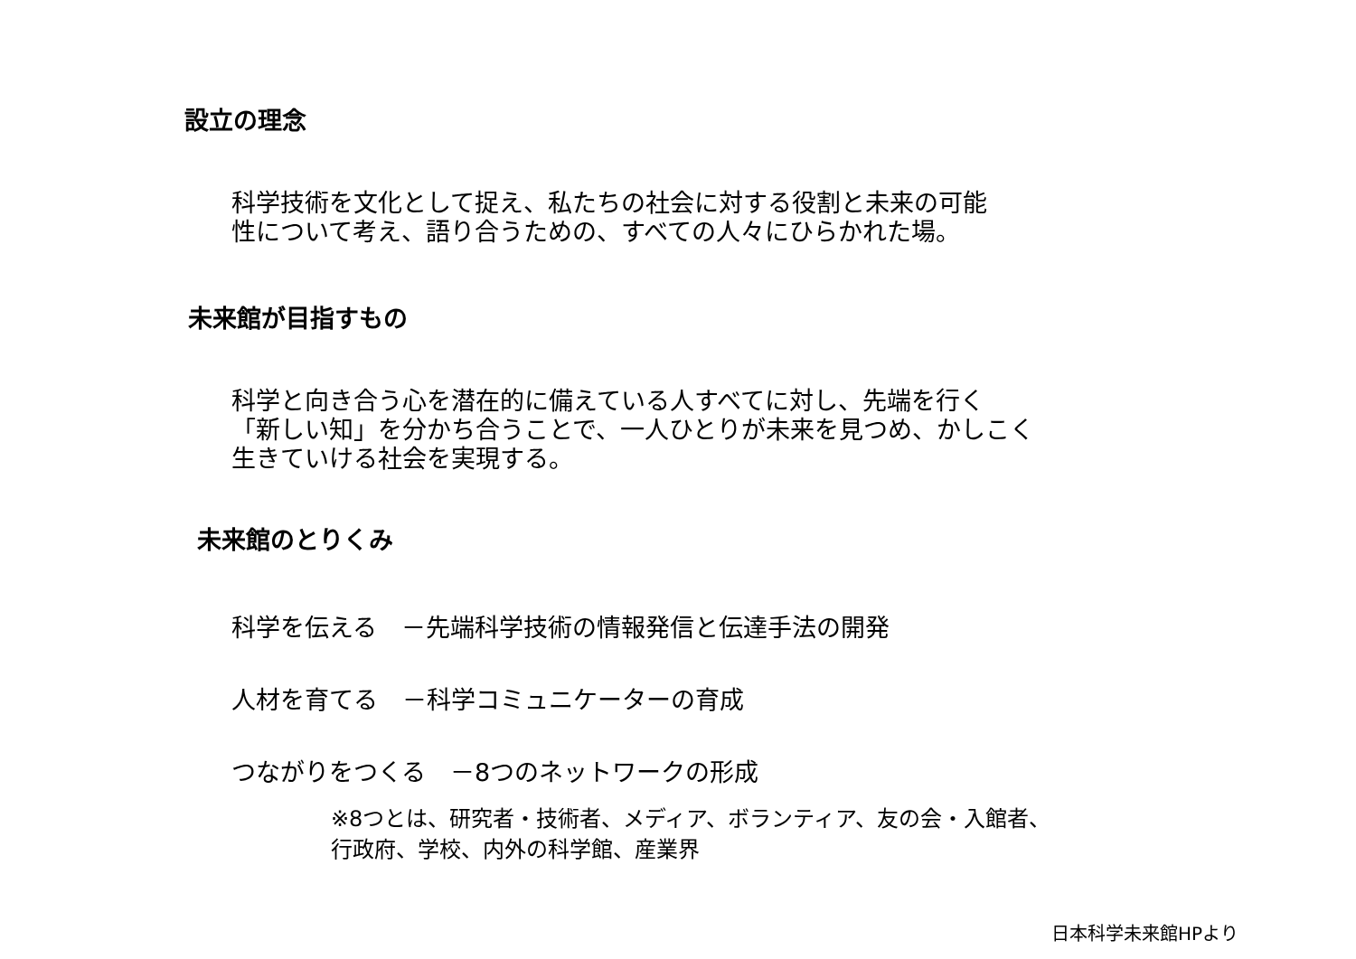設立の理念
科学技術を文化として捉え、私たちの社会に対する役割と未来の可能
性について考え、語り合うための、すべての人々にひらかれた場。
未来館が目指すもの
科学と向き合う心を潜在的に備えている人すべてに対し、先端を行く
「新しい知」を分かち合うことで、一人ひとりが未来を見つめ、かしこく
生きていける社会を実現する。
未来館のとりくみ
科学を伝える　－先端科学技術の情報発信と伝達手法の開発
人材を育てる　－科学コミュニケーターの育成
つながりをつくる　－8つのネットワークの形成
※8つとは、研究者・技術者、メディア、ボランティア、友の会・入館者、
行政府、学校、内外の科学館、産業界
日本科学未来館HPより